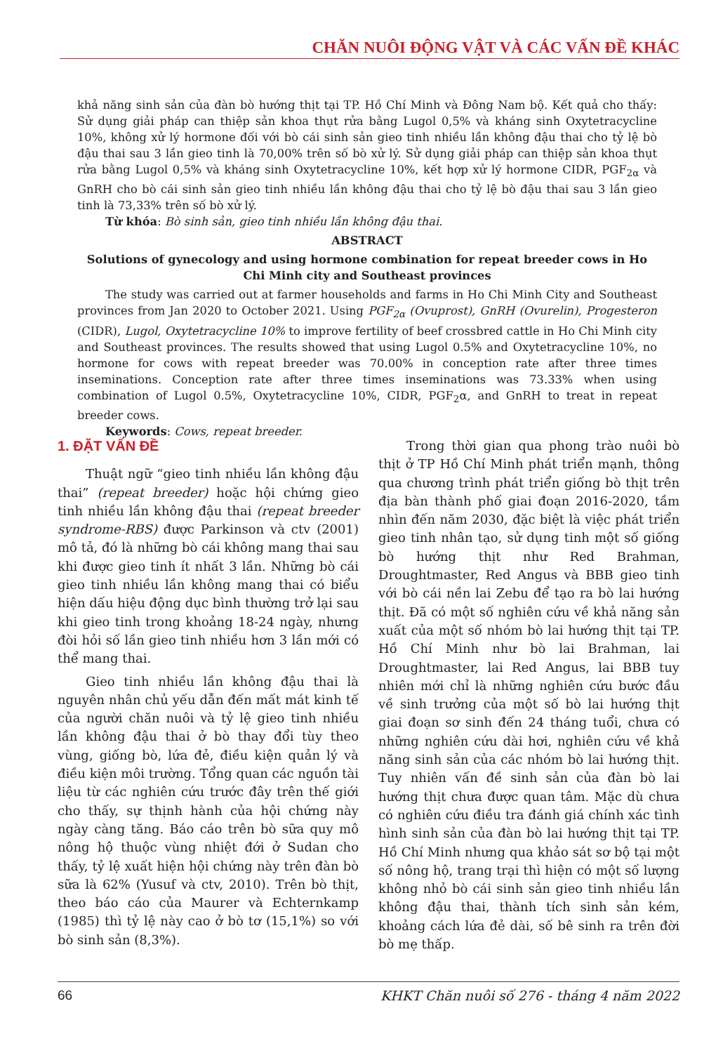CHĂN NUÔI ĐỘNG VẬT VÀ CÁC VẤN ĐỀ KHÁC
khả năng sinh sản của đàn bò hướng thịt tại TP. Hồ Chí Minh và Đông Nam bộ. Kết quả cho thấy: Sử dụng giải pháp can thiệp sản khoa thụt rửa bằng Lugol 0,5% và kháng sinh Oxytetracycline 10%, không xử lý hormone đối với bò cái sinh sản gieo tinh nhiều lần không đậu thai cho tỷ lệ bò đậu thai sau 3 lần gieo tinh là 70,00% trên số bò xử lý. Sử dụng giải pháp can thiệp sản khoa thụt rửa bằng Lugol 0,5% và kháng sinh Oxytetracycline 10%, kết hợp xử lý hormone CIDR, PGF<sub>2α</sub> và GnRH cho bò cái sinh sản gieo tinh nhiều lần không đậu thai cho tỷ lệ bò đậu thai sau 3 lần gieo tinh là 73,33% trên số bò xử lý.
Từ khóa: Bò sinh sản, gieo tinh nhiều lần không đậu thai.
ABSTRACT
Solutions of gynecology and using hormone combination for repeat breeder cows in Ho Chi Minh city and Southeast provinces
The study was carried out at farmer households and farms in Ho Chi Minh City and Southeast provinces from Jan 2020 to October 2021. Using PGF<sub>2α</sub> (Ovuprost), GnRH (Ovurelin), Progesteron (CIDR), Lugol, Oxytetracycline 10% to improve fertility of beef crossbred cattle in Ho Chi Minh city and Southeast provinces. The results showed that using Lugol 0.5% and Oxytetracycline 10%, no hormone for cows with repeat breeder was 70.00% in conception rate after three times inseminations. Conception rate after three times inseminations was 73.33% when using combination of Lugol 0.5%, Oxytetracycline 10%, CIDR, PGF<sub>2</sub>α, and GnRH to treat in repeat breeder cows.
Keywords: Cows, repeat breeder.
1. ĐẶT VẤN ĐỀ
Thuật ngữ “gieo tinh nhiều lần không đậu thai” (repeat breeder) hoặc hội chứng gieo tinh nhiều lần không đậu thai (repeat breeder syndrome-RBS) được Parkinson và ctv (2001) mô tả, đó là những bò cái không mang thai sau khi được gieo tinh ít nhất 3 lần. Những bò cái gieo tinh nhiều lần không mang thai có biểu hiện dấu hiệu động dục bình thường trở lại sau khi gieo tinh trong khoảng 18-24 ngày, nhưng đòi hỏi số lần gieo tinh nhiều hơn 3 lần mới có thể mang thai.
Gieo tinh nhiều lần không đậu thai là nguyên nhân chủ yếu dẫn đến mất mát kinh tế của người chăn nuôi và tỷ lệ gieo tinh nhiều lần không đậu thai ở bò thay đổi tùy theo vùng, giống bò, lứa đẻ, điều kiện quản lý và điều kiện môi trường. Tổng quan các nguồn tài liệu từ các nghiên cứu trước đây trên thế giới cho thấy, sự thịnh hành của hội chứng này ngày càng tăng. Báo cáo trên bò sữa quy mô nông hộ thuộc vùng nhiệt đới ở Sudan cho thấy, tỷ lệ xuất hiện hội chứng này trên đàn bò sữa là 62% (Yusuf và ctv, 2010). Trên bò thịt, theo báo cáo của Maurer và Echternkamp (1985) thì tỷ lệ này cao ở bò tơ (15,1%) so với bò sinh sản (8,3%).
Trong thời gian qua phong trào nuôi bò thịt ở TP Hồ Chí Minh phát triển mạnh, thông qua chương trình phát triển giống bò thịt trên địa bàn thành phố giai đoạn 2016-2020, tầm nhìn đến năm 2030, đặc biệt là việc phát triển gieo tinh nhân tạo, sử dụng tinh một số giống bò hướng thịt như Red Brahman, Droughtmaster, Red Angus và BBB gieo tinh với bò cái nền lai Zebu để tạo ra bò lai hướng thịt. Đã có một số nghiên cứu về khả năng sản xuất của một số nhóm bò lai hướng thịt tại TP. Hồ Chí Minh như bò lai Brahman, lai Droughtmaster, lai Red Angus, lai BBB tuy nhiên mới chỉ là những nghiên cứu bước đầu về sinh trưởng của một số bò lai hướng thịt giai đoạn sơ sinh đến 24 tháng tuổi, chưa có những nghiên cứu dài hơi, nghiên cứu về khả năng sinh sản của các nhóm bò lai hướng thịt. Tuy nhiên vấn đề sinh sản của đàn bò lai hướng thịt chưa được quan tâm. Mặc dù chưa có nghiên cứu điều tra đánh giá chính xác tình hình sinh sản của đàn bò lai hướng thịt tại TP. Hồ Chí Minh nhưng qua khảo sát sơ bộ tại một số nông hộ, trang trại thì hiện có một số lượng không nhỏ bò cái sinh sản gieo tinh nhiều lần không đậu thai, thành tích sinh sản kém, khoảng cách lứa đẻ dài, số bê sinh ra trên đời bò mẹ thấp.
66 KHKT Chăn nuôi số 276 - tháng 4 năm 2022